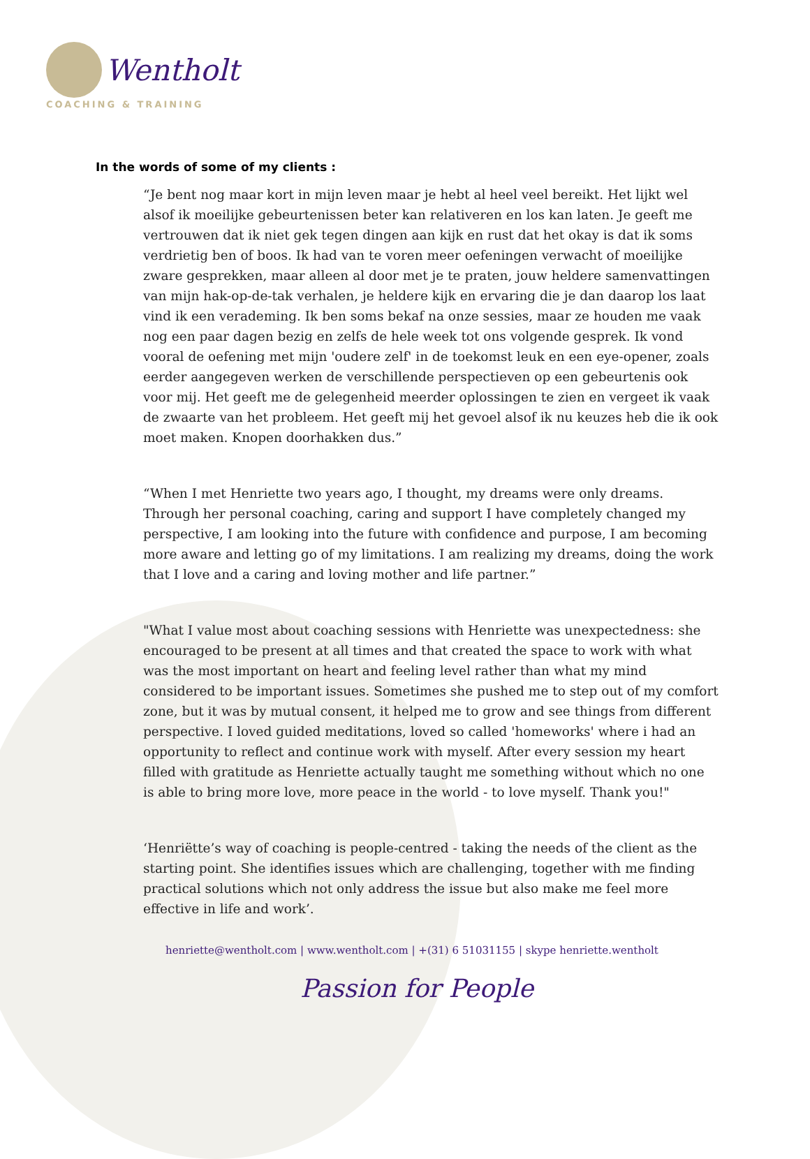Wentholt
COACHING & TRAINING
In the words of some of my clients :
“Je bent nog maar kort in mijn leven maar je hebt al heel veel bereikt. Het lijkt wel alsof ik moeilijke gebeurtenissen beter kan relativeren en los kan laten. Je geeft me vertrouwen dat ik niet gek tegen dingen aan kijk en rust dat het okay is dat ik soms verdrietig ben of boos. Ik had van te voren meer oefeningen verwacht of moeilijke zware gesprekken, maar alleen al door met je te praten, jouw heldere samenvattingen van mijn hak-op-de-tak verhalen, je heldere kijk en ervaring die je dan daarop los laat vind ik een verademing. Ik ben soms bekaf na onze sessies, maar ze houden me vaak nog een paar dagen bezig en zelfs de hele week tot ons volgende gesprek. Ik vond vooral de oefening met mijn 'oudere zelf' in de toekomst leuk en een eye-opener, zoals eerder aangegeven werken de verschillende perspectieven op een gebeurtenis ook voor mij. Het geeft me de gelegenheid meerder oplossingen te zien en vergeet ik vaak de zwaarte van het probleem. Het geeft mij het gevoel alsof ik nu keuzes heb die ik ook moet maken. Knopen doorhakken dus.”
“When I met Henriette two years ago, I thought, my dreams were only dreams. Through her personal coaching, caring and support I have completely changed my perspective, I am looking into the future with confidence and purpose, I am becoming more aware and letting go of my limitations. I am realizing my dreams, doing the work that I love and a caring and loving mother and life partner.”
"What I value most about coaching sessions with Henriette was unexpectedness: she encouraged to be present at all times and that created the space to work with what was the most important on heart and feeling level rather than what my mind considered to be important issues. Sometimes she pushed me to step out of my comfort zone, but it was by mutual consent, it helped me to grow and see things from different perspective. I loved guided meditations, loved so called 'homeworks' where i had an opportunity to reflect and continue work with myself. After every session my heart filled with gratitude as Henriette actually taught me something without which no one is able to bring more love, more peace in the world - to love myself. Thank you!"
‘Henriëtte’s way of coaching is people-centred - taking the needs of the client as the starting point. She identifies issues which are challenging, together with me finding practical solutions which not only address the issue but also make me feel more effective in life and work’.
henriette@wentholt.com | www.wentholt.com | +(31) 6 51031155 | skype henriette.wentholt
Passion for People